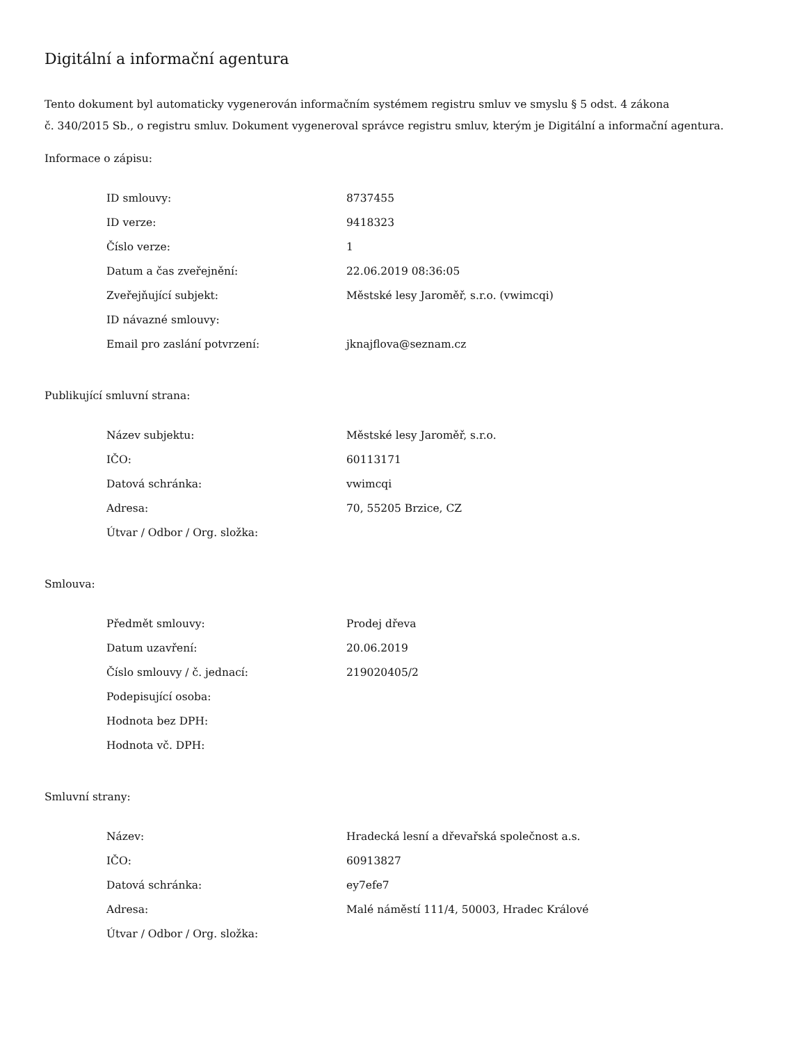Digitální a informační agentura
Tento dokument byl automaticky vygenerován informačním systémem registru smluv ve smyslu § 5 odst. 4 zákona
č. 340/2015 Sb., o registru smluv. Dokument vygeneroval správce registru smluv, kterým je Digitální a informační agentura.
Informace o zápisu:
| ID smlouvy: | 8737455 |
| ID verze: | 9418323 |
| Číslo verze: | 1 |
| Datum a čas zveřejnění: | 22.06.2019 08:36:05 |
| Zveřejňující subjekt: | Městské lesy Jaroměř, s.r.o. (vwimcqi) |
| ID návazné smlouvy: | |
| Email pro zaslání potvrzení: | jknajflova@seznam.cz |
Publikující smluvní strana:
| Název subjektu: | Městské lesy Jaroměř, s.r.o. |
| IČO: | 60113171 |
| Datová schránka: | vwimcqi |
| Adresa: | 70, 55205 Brzice, CZ |
| Útvar / Odbor / Org. složka: | |
Smlouva:
| Předmět smlouvy: | Prodej dřeva |
| Datum uzavření: | 20.06.2019 |
| Číslo smlouvy / č. jednací: | 219020405/2 |
| Podepisující osoba: | |
| Hodnota bez DPH: | |
| Hodnota vč. DPH: | |
Smluvní strany:
| Název: | Hradecká lesní a dřevařská společnost a.s. |
| IČO: | 60913827 |
| Datová schránka: | ey7efe7 |
| Adresa: | Malé náměstí 111/4, 50003, Hradec Králové |
| Útvar / Odbor / Org. složka: | |